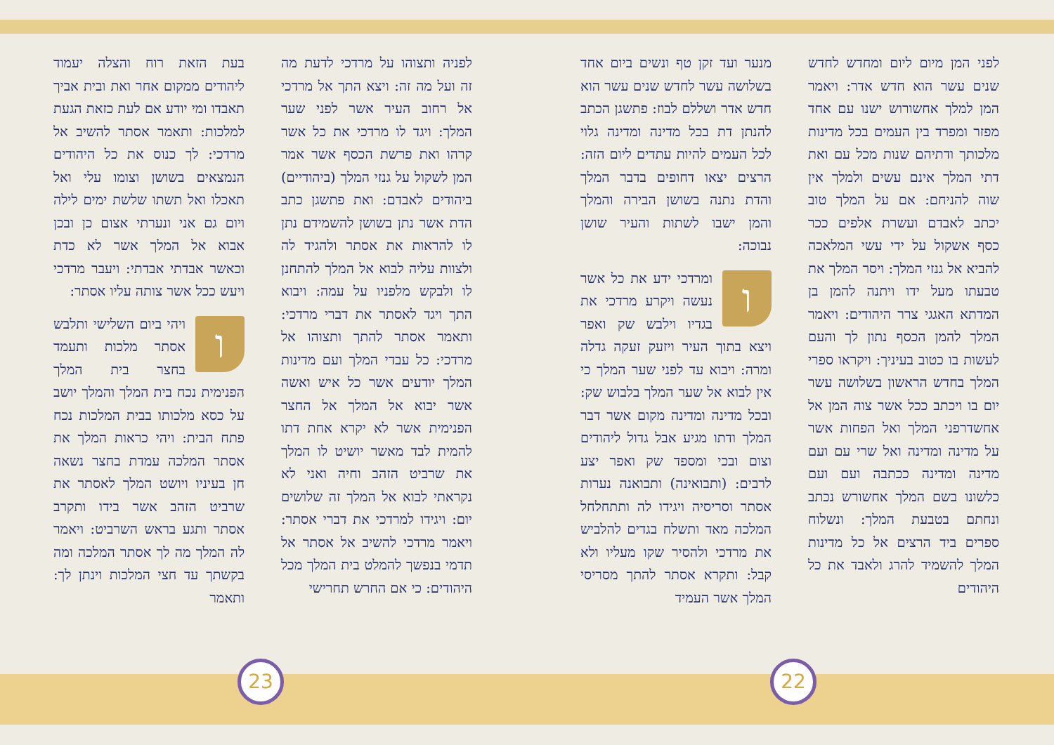לפני המן מיום ליום ומחדש לחדש שנים עשר הוא חדש אדר: ויאמר המן למלך אחשורוש ישנו עם אחד מפזר ומפרד בין העמים בכל מדינות מלכותך ודתיהם שנות מכל עם ואת דתי המלך אינם עשים ולמלך אין שוה להניחם: אם על המלך טוב יכתב לאבדם ועשרת אלפים ככר כסף אשקול על ידי עשי המלאכה להביא אל גנזי המלך: ויסר המלך את טבעתו מעל ידו ויתנה להמן בן המדתא האגגי צרר היהודים: ויאמר המלך להמן הכסף נתון לך והעם לעשות בו כטוב בעיניך: ויקראו ספרי המלך בחדש הראשון בשלושה עשר יום בו ויכתב ככל אשר צוה המן אל אחשדרפני המלך ואל הפחות אשר על מדינה ומדינה ואל שרי עם ועם מדינה ומדינה ככתבה ועם ועם כלשונו בשם המלך אחשורש נכתב ונחתם בטבעת המלך: ונשלוח ספרים ביד הרצים אל כל מדינות המלך להשמיד להרג ולאבד את כל היהודים
מנער ועד זקן טף ונשים ביום אחד בשלושה עשר לחדש שנים עשר הוא חדש אדר ושללם לבוז: פתשגן הכתב להנתן דת בכל מדינה ומדינה גלוי לכל העמים להיות עתדים ליום הזה: הרצים יצאו דחופים בדבר המלך והדת נתנה בשושן הבירה והמלך והמן ישבו לשתות והעיר שושן נבוכה:
וומרדכי ידע את כל אשר נעשה ויקרע מרדכי את בגדיו וילבש שק ואפר ויצא בתוך העיר ויזעק זעקה גדלה ומרה: ויבוא עד לפני שער המלך כי אין לבוא אל שער המלך בלבוש שק: ובכל מדינה ומדינה מקום אשר דבר המלך ודתו מגיע אבל גדול ליהודים וצום ובכי ומספד שק ואפר יצע לרבים: (ותבואינה) ותבואנה נערות אסתר וסריסיה ויגידו לה ותתחלחל המלכה מאד ותשלח בגדים להלביש את מרדכי ולהסיר שקו מעליו ולא קבל: ותקרא אסתר להתך מסריסי המלך אשר העמיד
22
לפניה ותצוהו על מרדכי לדעת מה זה ועל מה זה: ויצא התך אל מרדכי אל רחוב העיר אשר לפני שער המלך: ויגד לו מרדכי את כל אשר קרהו ואת פרשת הכסף אשר אמר המן לשקול על גנזי המלך (ביהודיים) ביהודים לאבדם: ואת פתשגן כתב הדת אשר נתן בשושן להשמידם נתן לו להראות את אסתר ולהגיד לה ולצוות עליה לבוא אל המלך להתחנן לו ולבקש מלפניו על עמה: ויבוא התך ויגד לאסתר את דברי מרדכי: ותאמר אסתר להתך ותצוהו אל מרדכי: כל עבדי המלך ועם מדינות המלך יודעים אשר כל איש ואשה אשר יבוא אל המלך אל החצר הפנימית אשר לא יקרא אחת דתו להמית לבד מאשר יושיט לו המלך את שרביט הזהב וחיה ואני לא נקראתי לבוא אל המלך זה שלושים יום: ויגידו למרדכי את דברי אסתר: ויאמר מרדכי להשיב אל אסתר אל תדמי בנפשך להמלט בית המלך מכל היהודים: כי אם החרש תחרישי
בעת הזאת רוח והצלה יעמוד ליהודים ממקום אחר ואת ובית אביך תאבדו ומי יודע אם לעת כזאת הגעת למלכות: ותאמר אסתר להשיב אל מרדכי: לך כנוס את כל היהודים הנמצאים בשושן וצומו עלי ואל תאכלו ואל תשתו שלשת ימים לילה ויום גם אני ונערתי אצום כן ובכן אבוא אל המלך אשר לא כדת וכאשר אבדתי אבדתי: ויעבר מרדכי ויעש ככל אשר צותה עליו אסתר:
וויהי ביום השלישי ותלבש אסתר מלכות ותעמד בחצר בית המלך הפנימית נכח בית המלך והמלך יושב על כסא מלכותו בבית המלכות נכח פתח הבית: ויהי כראות המלך את אסתר המלכה עמדת בחצר נשאה חן בעיניו ויושט המלך לאסתר את שרביט הזהב אשר בידו ותקרב אסתר ותגע בראש השרביט: ויאמר לה המלך מה לך אסתר המלכה ומה בקשתך עד חצי המלכות וינתן לך: ותאמר
23